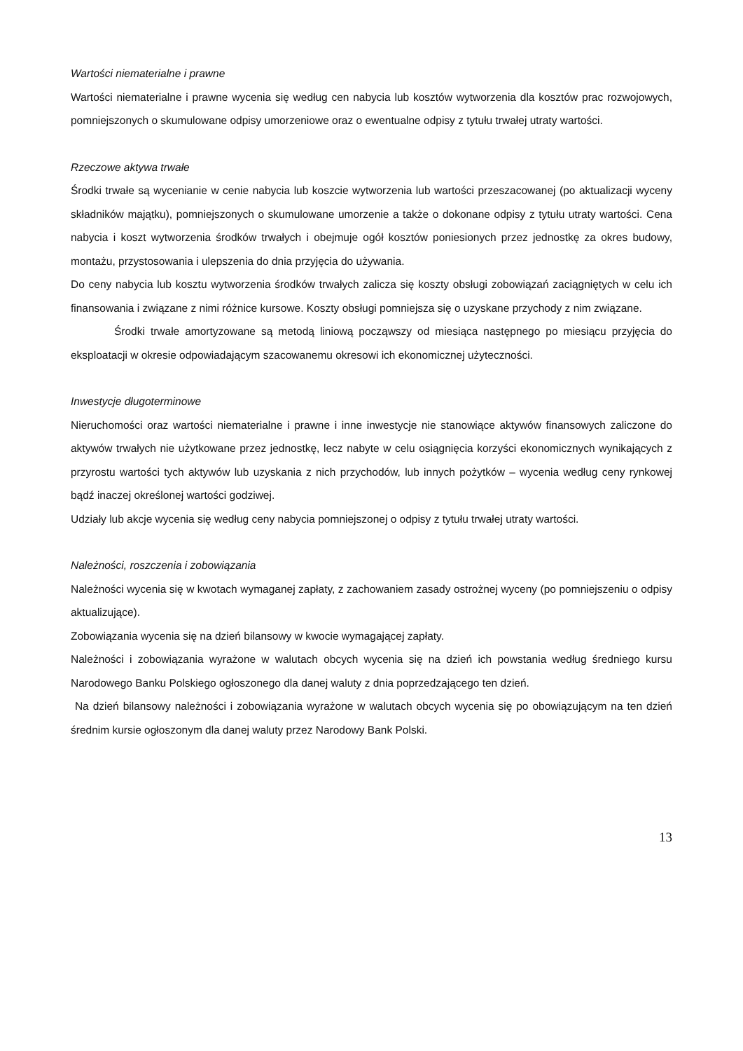Wartości niematerialne i prawne
Wartości niematerialne i prawne wycenia się według cen nabycia lub kosztów wytworzenia dla kosztów prac rozwojowych, pomniejszonych o skumulowane odpisy umorzeniowe oraz o ewentualne odpisy z tytułu trwałej utraty wartości.
Rzeczowe aktywa trwałe
Środki trwałe są wycenianie w cenie nabycia lub koszcie wytworzenia lub wartości przeszacowanej (po aktualizacji wyceny składników majątku), pomniejszonych o skumulowane umorzenie a także o dokonane odpisy z tytułu utraty wartości. Cena nabycia i koszt wytworzenia środków trwałych i obejmuje ogół kosztów poniesionych przez jednostkę za okres budowy, montażu, przystosowania i ulepszenia do dnia przyjęcia do używania.
Do ceny nabycia lub kosztu wytworzenia środków trwałych zalicza się koszty obsługi zobowiązań zaciągniętych w celu ich finansowania i związane z nimi różnice kursowe. Koszty obsługi pomniejsza się o uzyskane przychody z nim związane.
Środki trwałe amortyzowane są metodą liniową począwszy od miesiąca następnego po miesiącu przyjęcia do eksploatacji w okresie odpowiadającym szacowanemu okresowi ich ekonomicznej użyteczności.
Inwestycje długoterminowe
Nieruchomości oraz wartości niematerialne i prawne i inne inwestycje nie stanowiące aktywów finansowych zaliczone do aktywów trwałych nie użytkowane przez jednostkę, lecz nabyte w celu osiągnięcia korzyści ekonomicznych wynikających z przyrostu wartości tych aktywów lub uzyskania z nich przychodów, lub innych pożytków – wycenia według ceny rynkowej bądź inaczej określonej wartości godziwej.
Udziały lub akcje wycenia się według ceny nabycia pomniejszonej o odpisy z tytułu trwałej utraty wartości.
Należności, roszczenia i zobowiązania
Należności wycenia się w kwotach wymaganej zapłaty, z zachowaniem zasady ostrożnej wyceny (po pomniejszeniu o odpisy aktualizujące).
Zobowiązania wycenia się na dzień bilansowy w kwocie wymagającej zapłaty.
Należności i zobowiązania wyrażone w walutach obcych wycenia się na dzień ich powstania według średniego kursu Narodowego Banku Polskiego ogłoszonego dla danej waluty z dnia poprzedzającego ten dzień.
Na dzień bilansowy należności i zobowiązania wyrażone w walutach obcych wycenia się po obowiązującym na ten dzień średnim kursie ogłoszonym dla danej waluty przez Narodowy Bank Polski.
13